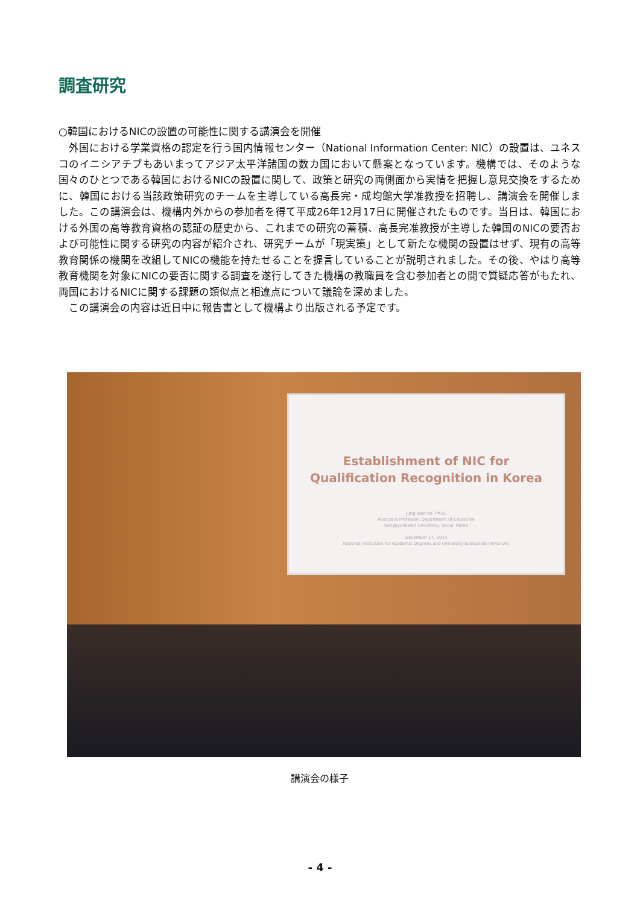調査研究
○韓国におけるNICの設置の可能性に関する講演会を開催
外国における学業資格の認定を行う国内情報センター（National Information Center: NIC）の設置は、ユネスコのイニシアチブもあいまってアジア太平洋諸国の数カ国において懸案となっています。機構では、そのような国々のひとつである韓国におけるNICの設置に関して、政策と研究の両側面から実情を把握し意見交換をするために、韓国における当該政策研究のチームを主導している高長完・成均館大学准教授を招聘し、講演会を開催しました。この講演会は、機構内外からの参加者を得て平成26年12月17日に開催されたものです。当日は、韓国における外国の高等教育資格の認証の歴史から、これまでの研究の蓄積、高長完准教授が主導した韓国のNICの要否および可能性に関する研究の内容が紹介され、研究チームが「現実策」として新たな機関の設置はせず、現有の高等教育関係の機関を改組してNICの機能を持たせることを提言していることが説明されました。その後、やはり高等教育機関を対象にNICの要否に関する調査を遂行してきた機構の教職員を含む参加者との間で質疑応答がもたれ、両国におけるNICに関する課題の類似点と相違点について議論を深めました。
この講演会の内容は近日中に報告書として機構より出版される予定です。
Establishment of NIC for
Qualification Recognition in Korea
Jung Wan Ko, Ph.D.
Associate Professor, Department of Education
Sungkyunkwan University, Seoul, Korea
December 17, 2014
National Institution for Academic Degrees and University Evaluation (NIAD-UE)
講演会の様子
- 4 -